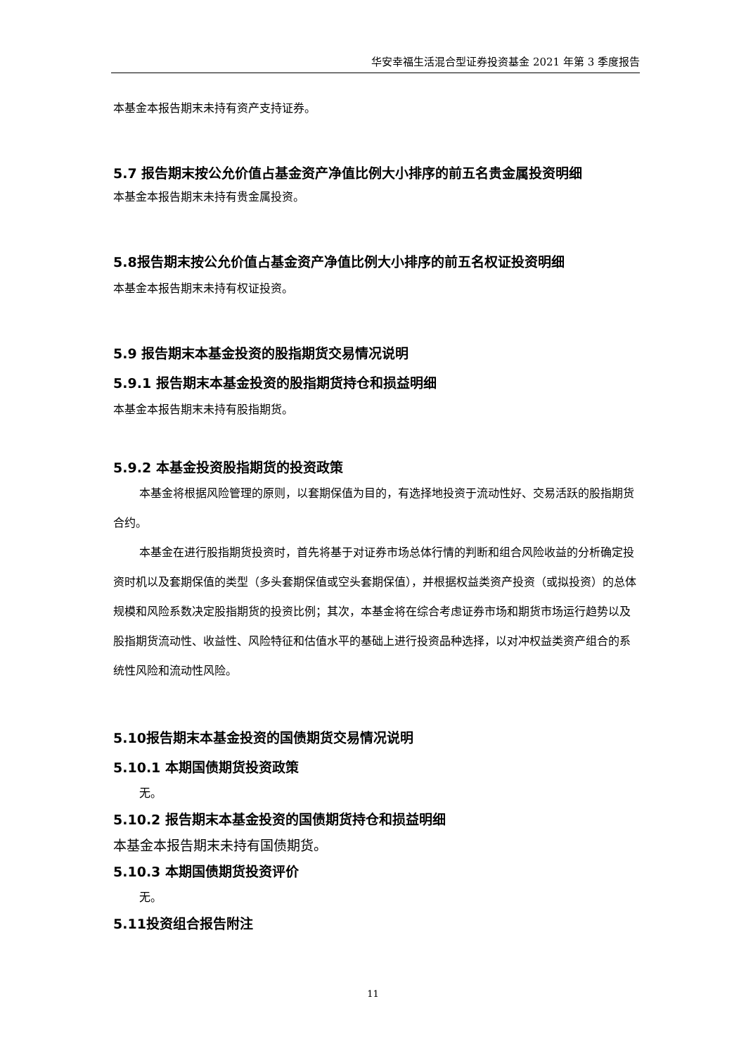华安幸福生活混合型证券投资基金 2021 年第 3 季度报告
本基金本报告期末未持有资产支持证券。
5.7 报告期末按公允价值占基金资产净值比例大小排序的前五名贵金属投资明细
本基金本报告期末未持有贵金属投资。
5.8报告期末按公允价值占基金资产净值比例大小排序的前五名权证投资明细
本基金本报告期末未持有权证投资。
5.9 报告期末本基金投资的股指期货交易情况说明
5.9.1 报告期末本基金投资的股指期货持仓和损益明细
本基金本报告期末未持有股指期货。
5.9.2 本基金投资股指期货的投资政策
本基金将根据风险管理的原则，以套期保值为目的，有选择地投资于流动性好、交易活跃的股指期货合约。
本基金在进行股指期货投资时，首先将基于对证券市场总体行情的判断和组合风险收益的分析确定投资时机以及套期保值的类型（多头套期保值或空头套期保值），并根据权益类资产投资（或拟投资）的总体规模和风险系数决定股指期货的投资比例；其次，本基金将在综合考虑证券市场和期货市场运行趋势以及股指期货流动性、收益性、风险特征和估值水平的基础上进行投资品种选择，以对冲权益类资产组合的系统性风险和流动性风险。
5.10报告期末本基金投资的国债期货交易情况说明
5.10.1 本期国债期货投资政策
无。
5.10.2 报告期末本基金投资的国债期货持仓和损益明细
本基金本报告期末未持有国债期货。
5.10.3 本期国债期货投资评价
无。
5.11投资组合报告附注
11